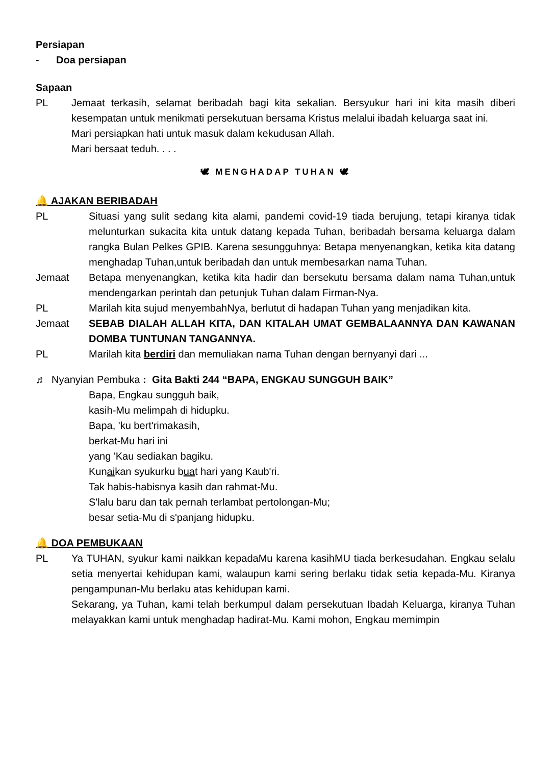Persiapan
- Doa persiapan
Sapaan
PL Jemaat terkasih, selamat beribadah bagi kita sekalian. Bersyukur hari ini kita masih diberi kesempatan untuk menikmati persekutuan bersama Kristus melalui ibadah keluarga saat ini.
Mari persiapkan hati untuk masuk dalam kekudusan Allah.
Mari bersaat teduh. . . .
🕊 MENGHADAP TUHAN 🕊
🔔 AJAKAN BERIBADAH
PL Situasi yang sulit sedang kita alami, pandemi covid-19 tiada berujung, tetapi kiranya tidak melunturkan sukacita kita untuk datang kepada Tuhan, beribadah bersama keluarga dalam rangka Bulan Pelkes GPIB. Karena sesungguhnya: Betapa menyenangkan, ketika kita datang menghadap Tuhan,untuk beribadah dan untuk membesarkan nama Tuhan.
Jemaat Betapa menyenangkan, ketika kita hadir dan bersekutu bersama dalam nama Tuhan,untuk mendengarkan perintah dan petunjuk Tuhan dalam Firman-Nya.
PL Marilah kita sujud menyembahNya, berlutut di hadapan Tuhan yang menjadikan kita.
Jemaat SEBAB DIALAH ALLAH KITA, DAN KITALAH UMAT GEMBALAANNYA DAN KAWANAN DOMBA TUNTUNAN TANGANNYA.
PL Marilah kita berdiri dan memuliakan nama Tuhan dengan bernyanyi dari ...
♬ Nyanyian Pembuka : Gita Bakti 244 “BAPA, ENGKAU SUNGGUH BAIK”
Bapa, Engkau sungguh baik,
kasih-Mu melimpah di hidupku.
Bapa, 'ku bert'rimakasih,
berkat-Mu hari ini
yang 'Kau sediakan bagiku.
Kunaikan syukurku buat hari yang Kaub'ri.
Tak habis-habisnya kasih dan rahmat-Mu.
S'lalu baru dan tak pernah terlambat pertolongan-Mu;
besar setia-Mu di s'panjang hidupku.
🔔 DOA PEMBUKAAN
PL Ya TUHAN, syukur kami naikkan kepadaMu karena kasihMU tiada berkesudahan. Engkau selalu setia menyertai kehidupan kami, walaupun kami sering berlaku tidak setia kepada-Mu. Kiranya pengampunan-Mu berlaku atas kehidupan kami.
Sekarang, ya Tuhan, kami telah berkumpul dalam persekutuan Ibadah Keluarga, kiranya Tuhan melayakkan kami untuk menghadap hadirat-Mu. Kami mohon, Engkau memimpin